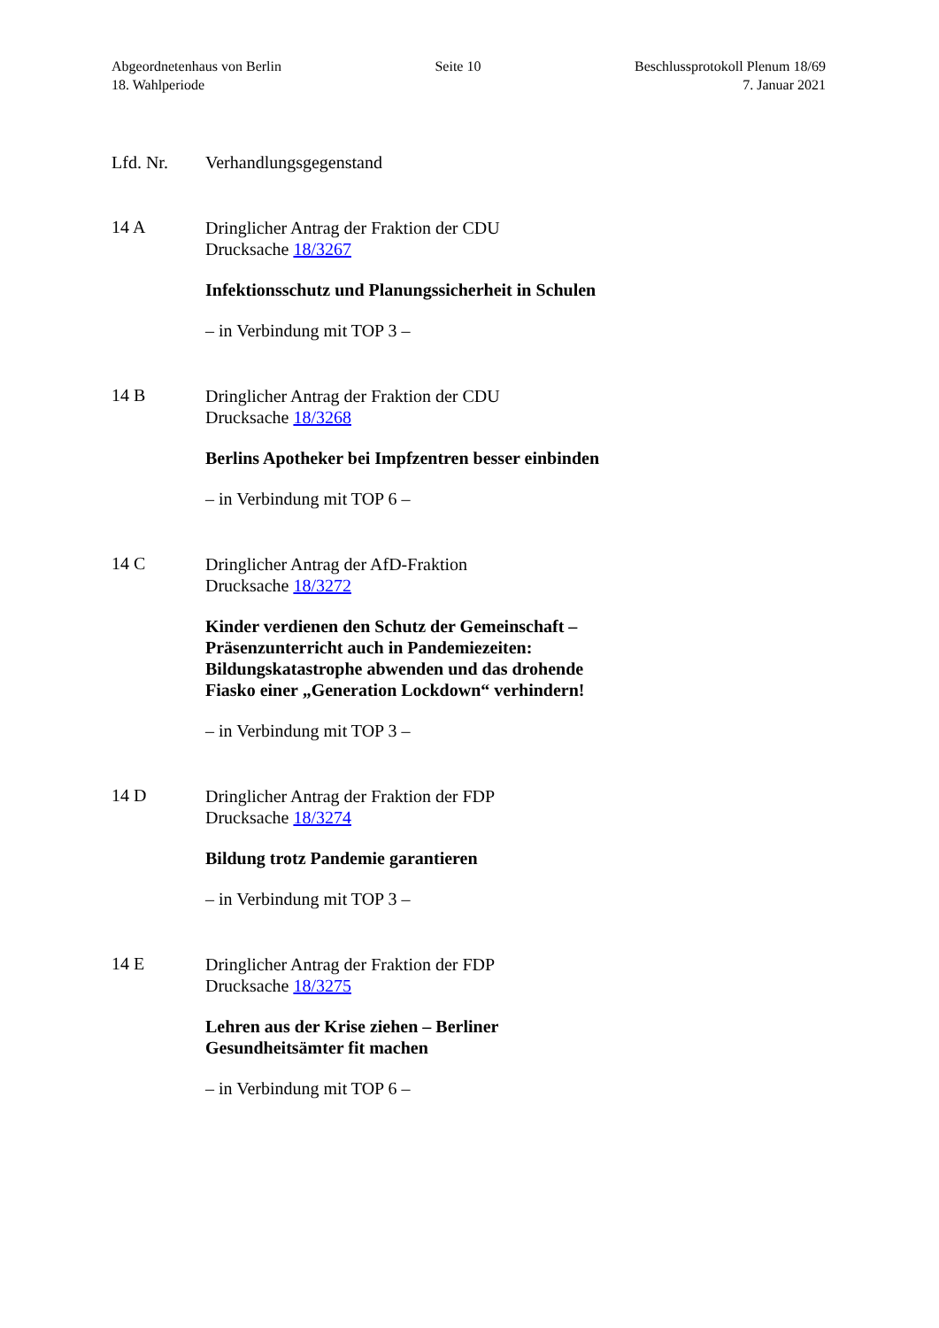Abgeordnetenhaus von Berlin
18. Wahlperiode
Seite 10 Beschlussprotokoll Plenum 18/69
7. Januar 2021
Lfd. Nr. Verhandlungsgegenstand
14 A
Dringlicher Antrag der Fraktion der CDU
Drucksache 18/3267
Infektionsschutz und Planungssicherheit in Schulen
– in Verbindung mit TOP 3 –
14 B
Dringlicher Antrag der Fraktion der CDU
Drucksache 18/3268
Berlins Apotheker bei Impfzentren besser einbinden
– in Verbindung mit TOP 6 –
14 C
Dringlicher Antrag der AfD-Fraktion
Drucksache 18/3272
Kinder verdienen den Schutz der Gemeinschaft –
Präsenzunterricht auch in Pandemiezeiten:
Bildungskatastrophe abwenden und das drohende
Fiasko einer „Generation Lockdown“ verhindern!
– in Verbindung mit TOP 3 –
14 D
Dringlicher Antrag der Fraktion der FDP
Drucksache 18/3274
Bildung trotz Pandemie garantieren
– in Verbindung mit TOP 3 –
14 E
Dringlicher Antrag der Fraktion der FDP
Drucksache 18/3275
Lehren aus der Krise ziehen – Berliner
Gesundheitsämter fit machen
– in Verbindung mit TOP 6 –